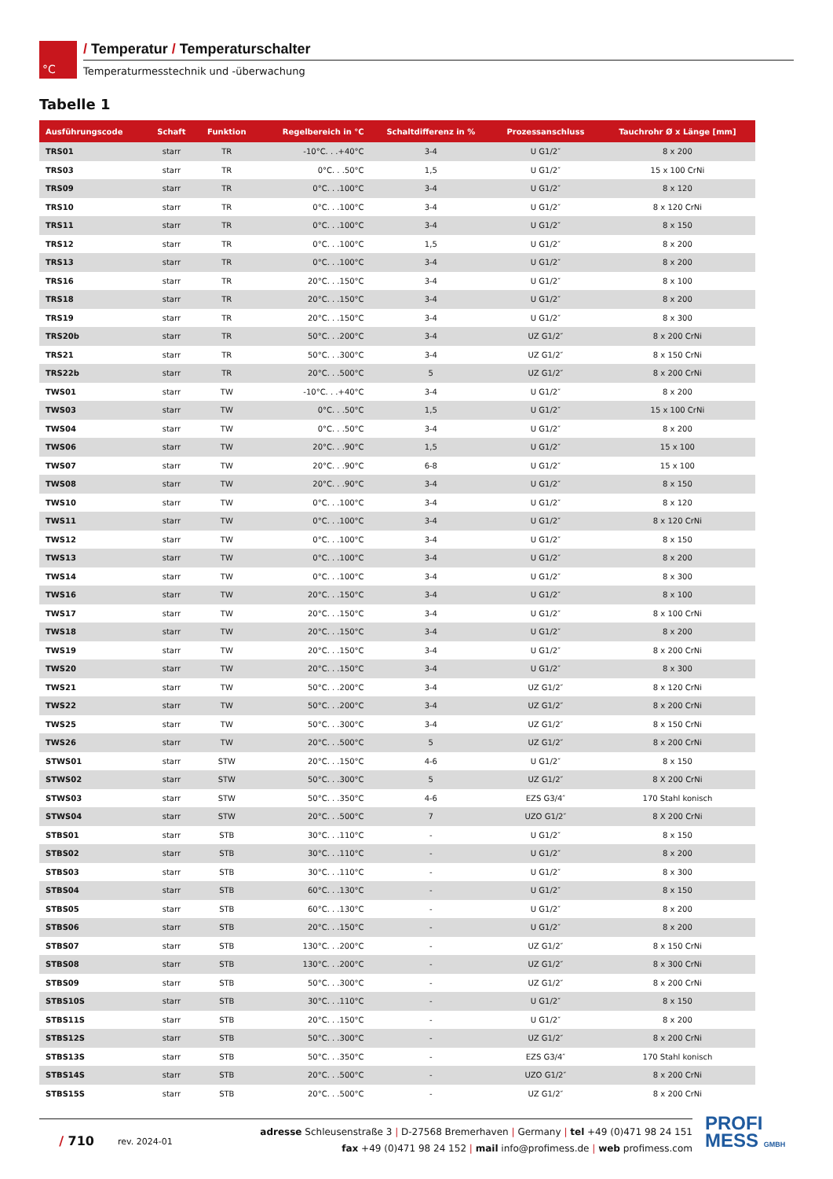°C
/ Temperatur / Temperaturschalter
Temperaturmesstechnik und -überwachung
Tabelle 1
| Ausführungscode | Schaft | Funktion | Regelbereich in °C | Schaltdifferenz in % | Prozessanschluss | Tauchrohr Ø x Länge [mm] |
| --- | --- | --- | --- | --- | --- | --- |
| TRS01 | starr | TR | -10°C. . .+40°C | 3-4 | U G1/2″ | 8 x 200 |
| TRS03 | starr | TR | 0°C. . .50°C | 1,5 | U G1/2″ | 15 x 100 CrNi |
| TRS09 | starr | TR | 0°C. . .100°C | 3-4 | U G1/2″ | 8 x 120 |
| TRS10 | starr | TR | 0°C. . .100°C | 3-4 | U G1/2″ | 8 x 120 CrNi |
| TRS11 | starr | TR | 0°C. . .100°C | 3-4 | U G1/2″ | 8 x 150 |
| TRS12 | starr | TR | 0°C. . .100°C | 1,5 | U G1/2″ | 8 x 200 |
| TRS13 | starr | TR | 0°C. . .100°C | 3-4 | U G1/2″ | 8 x 200 |
| TRS16 | starr | TR | 20°C. . .150°C | 3-4 | U G1/2″ | 8 x 100 |
| TRS18 | starr | TR | 20°C. . .150°C | 3-4 | U G1/2″ | 8 x 200 |
| TRS19 | starr | TR | 20°C. . .150°C | 3-4 | U G1/2″ | 8 x 300 |
| TRS20b | starr | TR | 50°C. . .200°C | 3-4 | UZ G1/2″ | 8 x 200 CrNi |
| TRS21 | starr | TR | 50°C. . .300°C | 3-4 | UZ G1/2″ | 8 x 150 CrNi |
| TRS22b | starr | TR | 20°C. . .500°C | 5 | UZ G1/2″ | 8 x 200 CrNi |
| TWS01 | starr | TW | -10°C. . .+40°C | 3-4 | U G1/2″ | 8 x 200 |
| TWS03 | starr | TW | 0°C. . .50°C | 1,5 | U G1/2″ | 15 x 100 CrNi |
| TWS04 | starr | TW | 0°C. . .50°C | 3-4 | U G1/2″ | 8 x 200 |
| TWS06 | starr | TW | 20°C. . .90°C | 1,5 | U G1/2″ | 15 x 100 |
| TWS07 | starr | TW | 20°C. . .90°C | 6-8 | U G1/2″ | 15 x 100 |
| TWS08 | starr | TW | 20°C. . .90°C | 3-4 | U G1/2″ | 8 x 150 |
| TWS10 | starr | TW | 0°C. . .100°C | 3-4 | U G1/2″ | 8 x 120 |
| TWS11 | starr | TW | 0°C. . .100°C | 3-4 | U G1/2″ | 8 x 120 CrNi |
| TWS12 | starr | TW | 0°C. . .100°C | 3-4 | U G1/2″ | 8 x 150 |
| TWS13 | starr | TW | 0°C. . .100°C | 3-4 | U G1/2″ | 8 x 200 |
| TWS14 | starr | TW | 0°C. . .100°C | 3-4 | U G1/2″ | 8 x 300 |
| TWS16 | starr | TW | 20°C. . .150°C | 3-4 | U G1/2″ | 8 x 100 |
| TWS17 | starr | TW | 20°C. . .150°C | 3-4 | U G1/2″ | 8 x 100 CrNi |
| TWS18 | starr | TW | 20°C. . .150°C | 3-4 | U G1/2″ | 8 x 200 |
| TWS19 | starr | TW | 20°C. . .150°C | 3-4 | U G1/2″ | 8 x 200 CrNi |
| TWS20 | starr | TW | 20°C. . .150°C | 3-4 | U G1/2″ | 8 x 300 |
| TWS21 | starr | TW | 50°C. . .200°C | 3-4 | UZ G1/2″ | 8 x 120 CrNi |
| TWS22 | starr | TW | 50°C. . .200°C | 3-4 | UZ G1/2″ | 8 x 200 CrNi |
| TWS25 | starr | TW | 50°C. . .300°C | 3-4 | UZ G1/2″ | 8 x 150 CrNi |
| TWS26 | starr | TW | 20°C. . .500°C | 5 | UZ G1/2″ | 8 x 200 CrNi |
| STWS01 | starr | STW | 20°C. . .150°C | 4-6 | U G1/2″ | 8 x 150 |
| STWS02 | starr | STW | 50°C. . .300°C | 5 | UZ G1/2″ | 8 X 200 CrNi |
| STWS03 | starr | STW | 50°C. . .350°C | 4-6 | EZS G3/4″ | 170 Stahl konisch |
| STWS04 | starr | STW | 20°C. . .500°C | 7 | UZO G1/2″ | 8 X 200 CrNi |
| STBS01 | starr | STB | 30°C. . .110°C | - | U G1/2″ | 8 x 150 |
| STBS02 | starr | STB | 30°C. . .110°C | - | U G1/2″ | 8 x 200 |
| STBS03 | starr | STB | 30°C. . .110°C | - | U G1/2″ | 8 x 300 |
| STBS04 | starr | STB | 60°C. . .130°C | - | U G1/2″ | 8 x 150 |
| STBS05 | starr | STB | 60°C. . .130°C | - | U G1/2″ | 8 x 200 |
| STBS06 | starr | STB | 20°C. . .150°C | - | U G1/2″ | 8 x 200 |
| STBS07 | starr | STB | 130°C. . .200°C | - | UZ G1/2″ | 8 x 150 CrNi |
| STBS08 | starr | STB | 130°C. . .200°C | - | UZ G1/2″ | 8 x 300 CrNi |
| STBS09 | starr | STB | 50°C. . .300°C | - | UZ G1/2″ | 8 x 200 CrNi |
| STBS10S | starr | STB | 30°C. . .110°C | - | U G1/2″ | 8 x 150 |
| STBS11S | starr | STB | 20°C. . .150°C | - | U G1/2″ | 8 x 200 |
| STBS12S | starr | STB | 50°C. . .300°C | - | UZ G1/2″ | 8 x 200 CrNi |
| STBS13S | starr | STB | 50°C. . .350°C | - | EZS G3/4″ | 170 Stahl konisch |
| STBS14S | starr | STB | 20°C. . .500°C | - | UZO G1/2″ | 8 x 200 CrNi |
| STBS15S | starr | STB | 20°C. . .500°C | - | UZ G1/2″ | 8 x 200 CrNi |
/ 710
rev. 2024-01
adresse Schleusenstraße 3 | D-27568 Bremerhaven | Germany | tel +49 (0)471 98 24 151
fax +49 (0)471 98 24 152 | mail info@profimess.de | web profimess.com
PROFI
MESS GMBH